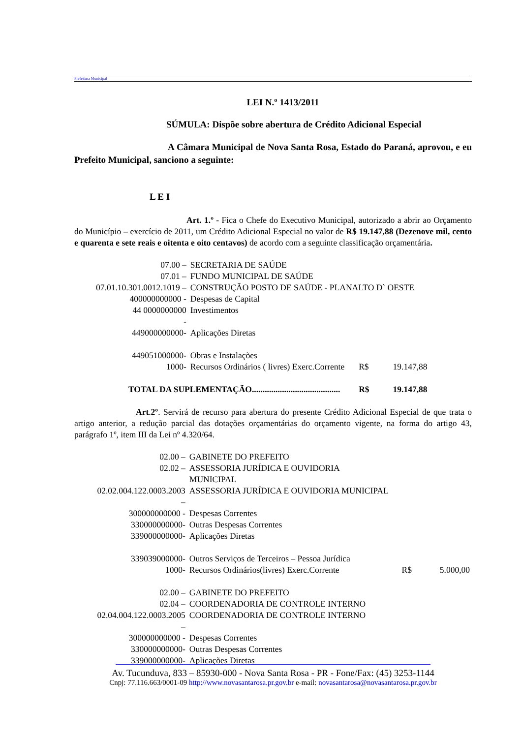Prefeitura Municipal
LEI N.º 1413/2011
SÚMULA: Dispõe sobre abertura de Crédito Adicional Especial
A Câmara Municipal de Nova Santa Rosa, Estado do Paraná, aprovou, e eu Prefeito Municipal, sanciono a seguinte:
L E I
Art. 1.º - Fica o Chefe do Executivo Municipal, autorizado a abrir ao Orçamento do Município – exercício de 2011, um Crédito Adicional Especial no valor de R$ 19.147,88 (Dezenove mil, cento e quarenta e sete reais e oitenta e oito centavos) de acordo com a seguinte classificação orçamentária.
| 07.00 – | SECRETARIA DE SAÚDE | | |
| 07.01 – | FUNDO MUNICIPAL DE SAÚDE | | |
| 07.01.10.301.0012.1019 – | CONSTRUÇÃO POSTO DE SAÚDE - PLANALTO D` OESTE | | |
| 400000000000 - | Despesas de Capital | | |
| 44 0000000000 - | Investimentos | | |
| 449000000000- | Aplicações Diretas | | |
| 449051000000- | Obras e Instalações | | |
| 1000- | Recursos Ordinários ( livres) Exerc.Corrente | R$ | 19.147,88 |
| TOTAL DA SUPLEMENTAÇÃO......................................... | | R$ | 19.147,88 |
Art.2º. Servirá de recurso para abertura do presente Crédito Adicional Especial de que trata o artigo anterior, a redução parcial das dotações orçamentárias do orçamento vigente, na forma do artigo 43, parágrafo 1º, item III da Lei nº 4.320/64.
| 02.00 – | GABINETE DO PREFEITO | | |
| 02.02 – | ASSESSORIA JURÍDICA E OUVIDORIA MUNICIPAL | | |
| 02.02.004.122.0003.2003 – | ASSESSORIA JURÍDICA E OUVIDORIA MUNICIPAL | | |
| 300000000000 - | Despesas Correntes | | |
| 330000000000- | Outras Despesas Correntes | | |
| 339000000000- | Aplicações Diretas | | |
| 339039000000- | Outros Serviços de Terceiros – Pessoa Jurídica | | |
| 1000- | Recursos Ordinários(livres) Exerc.Corrente | R$ | 5.000,00 |
| 02.00 – | GABINETE DO PREFEITO | | |
| 02.04 – | COORDENADORIA DE CONTROLE INTERNO | | |
| 02.04.004.122.0003.2005 – | COORDENADORIA DE CONTROLE INTERNO | | |
| 300000000000 - | Despesas Correntes | | |
| 330000000000- | Outras Despesas Correntes | | |
| 339000000000- | Aplicações Diretas | | |
Av. Tucunduva, 833 – 85930-000 - Nova Santa Rosa - PR - Fone/Fax: (45) 3253-1144
Cnpj: 77.116.663/0001-09 http://www.novasantarosa.pr.gov.br e-mail: novasantarosa@novasantarosa.pr.gov.br